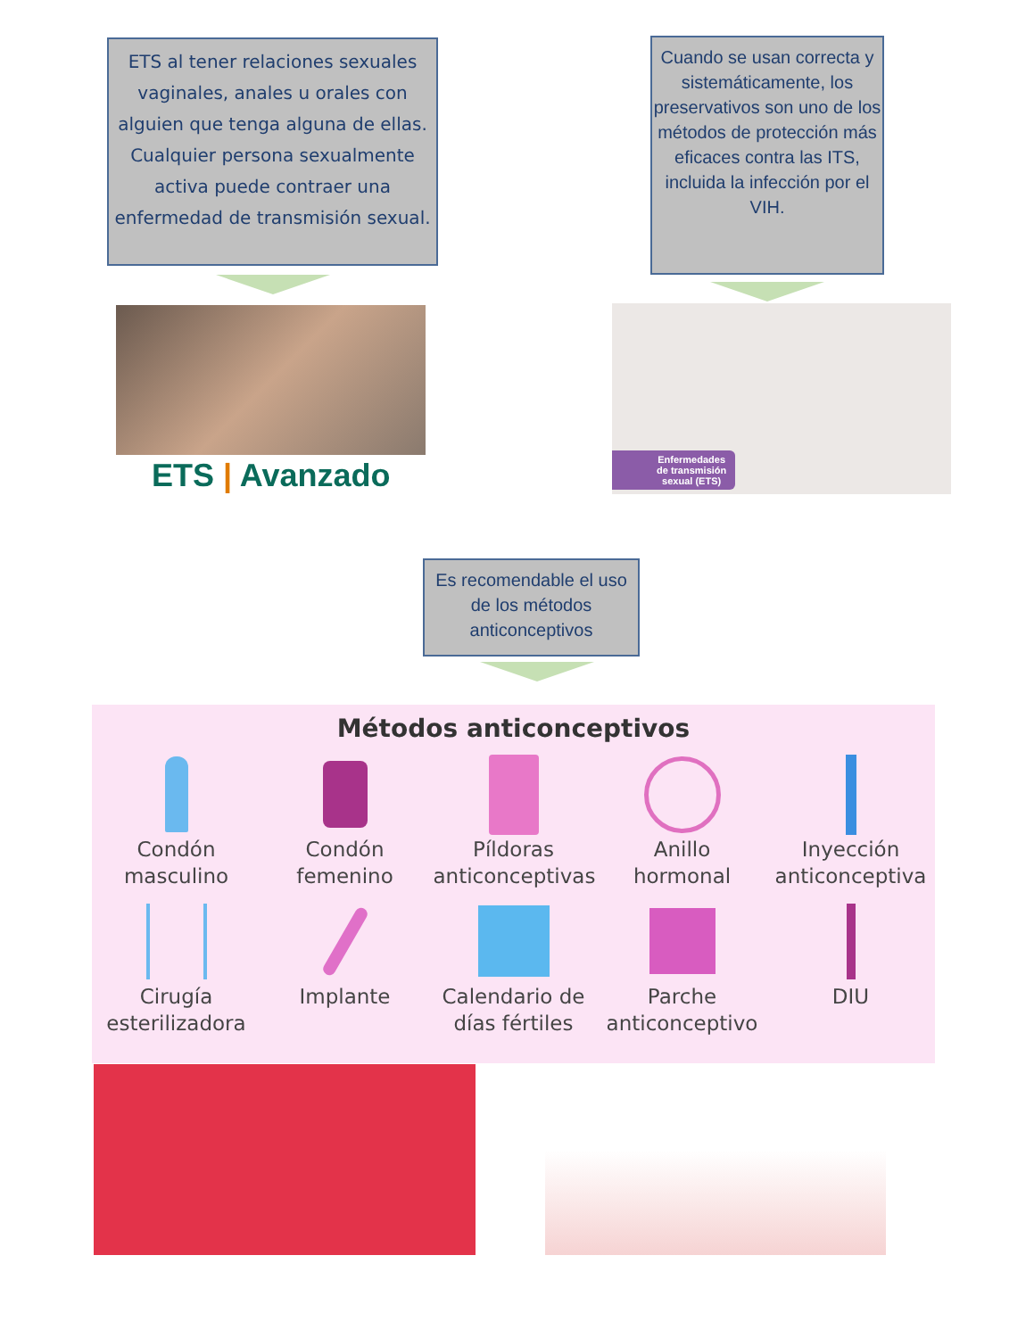ETS al tener relaciones sexuales vaginales, anales u orales con alguien que tenga alguna de ellas. Cualquier persona sexualmente activa puede contraer una enfermedad de transmisión sexual.
ETS | Avanzado
Cuando se usan correcta y sistemáticamente, los preservativos son uno de los métodos de protección más eficaces contra las ITS, incluida la infección por el VIH.
Enfermedades
de transmisión
sexual (ETS)
Es recomendable el uso de los métodos anticonceptivos
Métodos anticonceptivos
Condón masculino
Condón femenino
Píldoras anticonceptivas
Anillo hormonal
Inyección anticonceptiva
Cirugía esterilizadora
Implante Calendario de días fértiles
Parche anticonceptivo
DIU